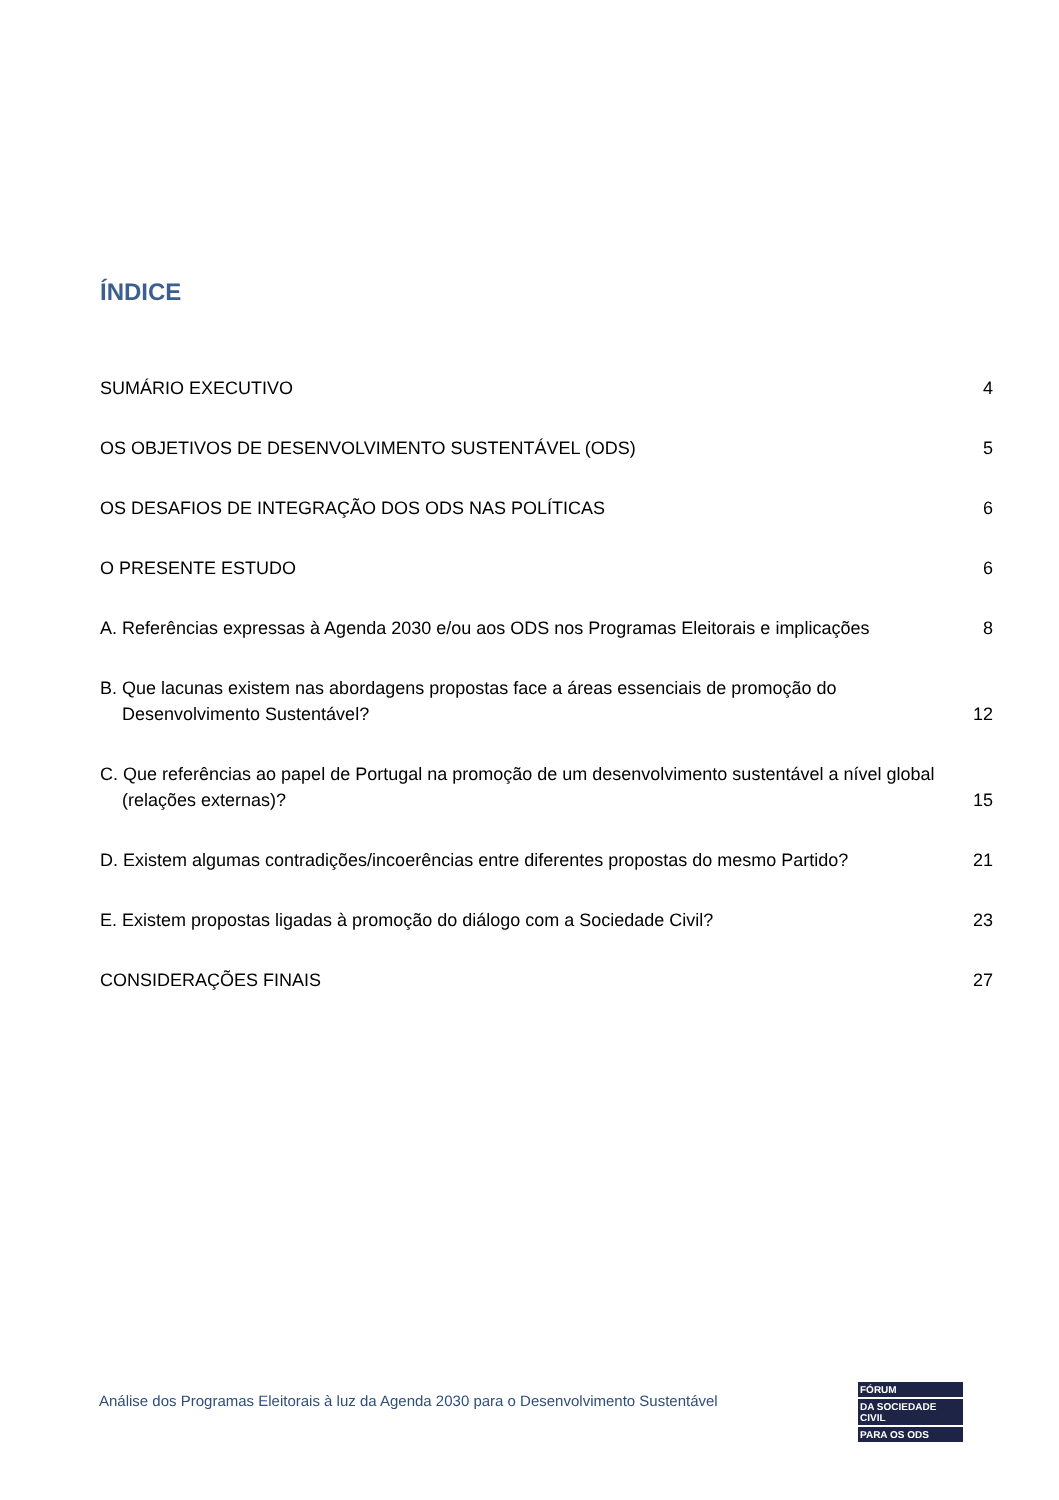ÍNDICE
SUMÁRIO EXECUTIVO 4
OS OBJETIVOS DE DESENVOLVIMENTO SUSTENTÁVEL (ODS) 5
OS DESAFIOS DE INTEGRAÇÃO DOS ODS NAS POLÍTICAS 6
O PRESENTE ESTUDO 6
A. Referências expressas à Agenda 2030 e/ou aos ODS nos Programas Eleitorais e implicações 8
B. Que lacunas existem nas abordagens propostas face a áreas essenciais de promoção do Desenvolvimento Sustentável? 12
C. Que referências ao papel de Portugal na promoção de um desenvolvimento sustentável a nível global (relações externas)? 15
D. Existem algumas contradições/incoerências entre diferentes propostas do mesmo Partido? 21
E. Existem propostas ligadas à promoção do diálogo com a Sociedade Civil? 23
CONSIDERAÇÕES FINAIS 27
Análise dos Programas Eleitorais à luz da Agenda 2030 para o Desenvolvimento Sustentável
FÓRUM
DA SOCIEDADE CIVIL
PARA OS ODS